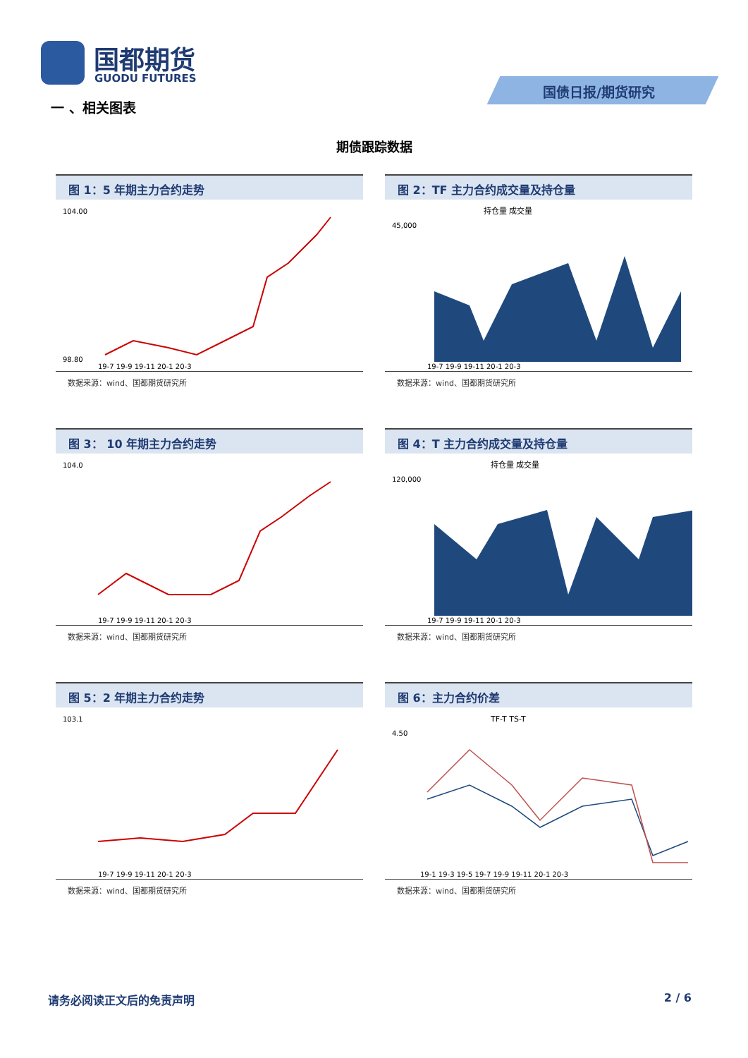国都期货
GUODU FUTURES
国债日报/期货研究
一 、相关图表
期债跟踪数据
图 1：5 年期主力合约走势
104.00
98.80
19-7 19-9 19-11 20-1 20-3
数据来源：wind、国都期货研究所
图 2：TF 主力合约成交量及持仓量
持仓量 成交量
45,000
19-7 19-9 19-11 20-1 20-3
数据来源：wind、国都期货研究所
图 3： 10 年期主力合约走势
104.0
19-7 19-9 19-11 20-1 20-3
数据来源：wind、国都期货研究所
图 4：T 主力合约成交量及持仓量
持仓量 成交量
120,000
19-7 19-9 19-11 20-1 20-3
数据来源：wind、国都期货研究所
图 5：2 年期主力合约走势
103.1
19-7 19-9 19-11 20-1 20-3
数据来源：wind、国都期货研究所
图 6：主力合约价差
TF-T TS-T
4.50
19-1 19-3 19-5 19-7 19-9 19-11 20-1 20-3
数据来源：wind、国都期货研究所
请务必阅读正文后的免责声明 2 / 6